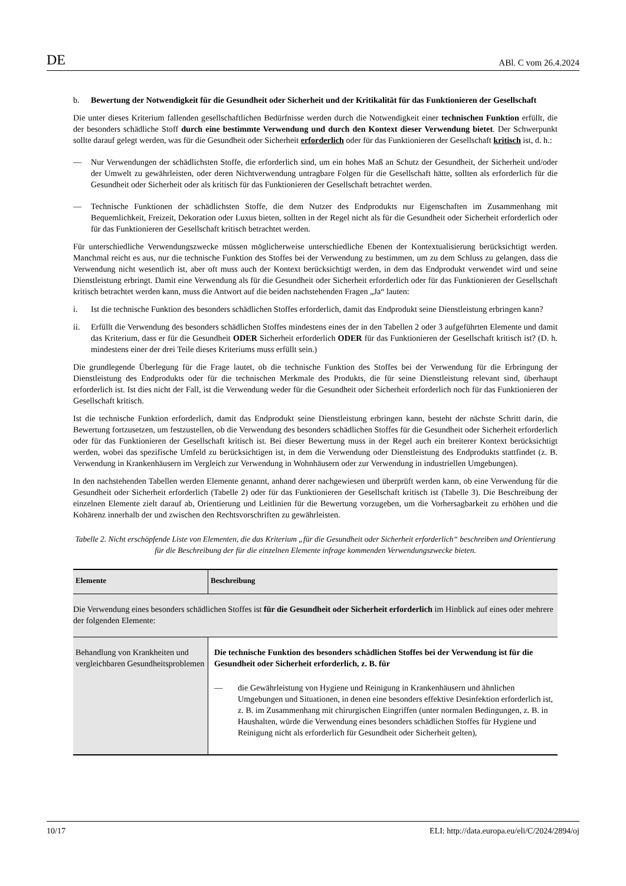DE ABl. C vom 26.4.2024
b. Bewertung der Notwendigkeit für die Gesundheit oder Sicherheit und der Kritikalität für das Funktionieren der Gesellschaft
Die unter dieses Kriterium fallenden gesellschaftlichen Bedürfnisse werden durch die Notwendigkeit einer technischen Funktion erfüllt, die der besonders schädliche Stoff durch eine bestimmte Verwendung und durch den Kontext dieser Verwendung bietet. Der Schwerpunkt sollte darauf gelegt werden, was für die Gesundheit oder Sicherheit erforderlich oder für das Funktionieren der Gesellschaft kritisch ist, d. h.:
— Nur Verwendungen der schädlichsten Stoffe, die erforderlich sind, um ein hohes Maß an Schutz der Gesundheit, der Sicherheit und/oder der Umwelt zu gewährleisten, oder deren Nichtverwendung untragbare Folgen für die Gesellschaft hätte, sollten als erforderlich für die Gesundheit oder Sicherheit oder als kritisch für das Funktionieren der Gesellschaft betrachtet werden.
— Technische Funktionen der schädlichsten Stoffe, die dem Nutzer des Endprodukts nur Eigenschaften im Zusammenhang mit Bequemlichkeit, Freizeit, Dekoration oder Luxus bieten, sollten in der Regel nicht als für die Gesundheit oder Sicherheit erforderlich oder für das Funktionieren der Gesellschaft kritisch betrachtet werden.
Für unterschiedliche Verwendungszwecke müssen möglicherweise unterschiedliche Ebenen der Kontextualisierung berücksichtigt werden. Manchmal reicht es aus, nur die technische Funktion des Stoffes bei der Verwendung zu bestimmen, um zu dem Schluss zu gelangen, dass die Verwendung nicht wesentlich ist, aber oft muss auch der Kontext berücksichtigt werden, in dem das Endprodukt verwendet wird und seine Dienstleistung erbringt. Damit eine Verwendung als für die Gesundheit oder Sicherheit erforderlich oder für das Funktionieren der Gesellschaft kritisch betrachtet werden kann, muss die Antwort auf die beiden nachstehenden Fragen „Ja“ lauten:
i. Ist die technische Funktion des besonders schädlichen Stoffes erforderlich, damit das Endprodukt seine Dienstleistung erbringen kann?
ii. Erfüllt die Verwendung des besonders schädlichen Stoffes mindestens eines der in den Tabellen 2 oder 3 aufgeführten Elemente und damit das Kriterium, dass er für die Gesundheit ODER Sicherheit erforderlich ODER für das Funktionieren der Gesellschaft kritisch ist? (D. h. mindestens einer der drei Teile dieses Kriteriums muss erfüllt sein.)
Die grundlegende Überlegung für die Frage lautet, ob die technische Funktion des Stoffes bei der Verwendung für die Erbringung der Dienstleistung des Endprodukts oder für die technischen Merkmale des Produkts, die für seine Dienstleistung relevant sind, überhaupt erforderlich ist. Ist dies nicht der Fall, ist die Verwendung weder für die Gesundheit oder Sicherheit erforderlich noch für das Funktionieren der Gesellschaft kritisch.
Ist die technische Funktion erforderlich, damit das Endprodukt seine Dienstleistung erbringen kann, besteht der nächste Schritt darin, die Bewertung fortzusetzen, um festzustellen, ob die Verwendung des besonders schädlichen Stoffes für die Gesundheit oder Sicherheit erforderlich oder für das Funktionieren der Gesellschaft kritisch ist. Bei dieser Bewertung muss in der Regel auch ein breiterer Kontext berücksichtigt werden, wobei das spezifische Umfeld zu berücksichtigen ist, in dem die Verwendung oder Dienstleistung des Endprodukts stattfindet (z. B. Verwendung in Krankenhäusern im Vergleich zur Verwendung in Wohnhäusern oder zur Verwendung in industriellen Umgebungen).
In den nachstehenden Tabellen werden Elemente genannt, anhand derer nachgewiesen und überprüft werden kann, ob eine Verwendung für die Gesundheit oder Sicherheit erforderlich (Tabelle 2) oder für das Funktionieren der Gesellschaft kritisch ist (Tabelle 3). Die Beschreibung der einzelnen Elemente zielt darauf ab, Orientierung und Leitlinien für die Bewertung vorzugeben, um die Vorhersagbarkeit zu erhöhen und die Kohärenz innerhalb der und zwischen den Rechtsvorschriften zu gewährleisten.
Tabelle 2. Nicht erschöpfende Liste von Elementen, die das Kriterium „für die Gesundheit oder Sicherheit erforderlich“ beschreiben und Orientierung für die Beschreibung der für die einzelnen Elemente infrage kommenden Verwendungszwecke bieten.
| Elemente | Beschreibung |
| --- | --- |
| Die Verwendung eines besonders schädlichen Stoffes ist für die Gesundheit oder Sicherheit erforderlich im Hinblick auf eines oder mehrere der folgenden Elemente: | |
| Behandlung von Krankheiten und vergleichbaren Gesund­heitsproblemen | Die technische Funktion des besonders schädlichen Stoffes bei der Verwendung ist für die Gesundheit oder Sicherheit erforderlich, z. B. für — die Gewährleistung von Hygiene und Reinigung in Krankenhäusern und ähnlichen Umgebungen und Situationen, in denen eine besonders effektive Desinfektion erforderlich ist, z. B. im Zusammenhang mit chirurgischen Eingriffen (unter normalen Bedingungen, z. B. in Haushalten, würde die Verwendung eines besonders schädlichen Stoffes für Hygiene und Reinigung nicht als erforderlich für Gesundheit oder Sicherheit gelten), |
10/17 ELI: http://data.europa.eu/eli/C/2024/2894/oj